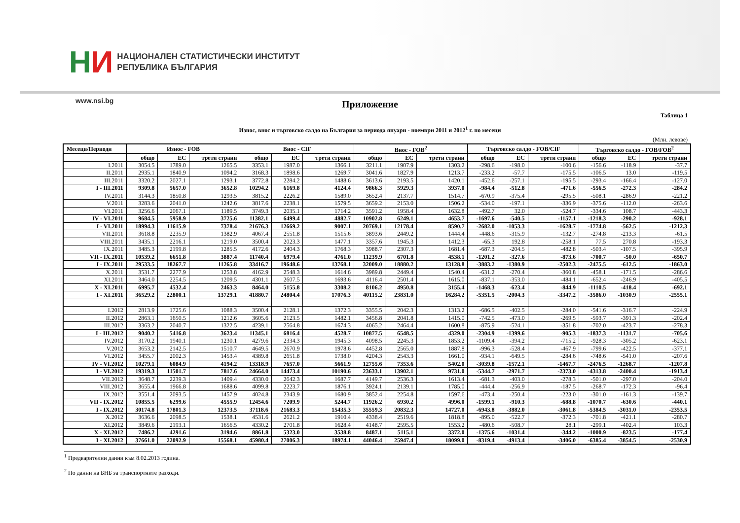НИ
НАЦИОНАЛЕН СТАТИСТИЧЕСКИ ИНСТИТУТ
РЕПУБЛИКА БЪЛГАРИЯ
www.nsi.bg
Приложение
Таблица 1
Износ, внос и търговско салдо на България за периода януари - ноември 2011 и 2012<sup>1</sup> г. по месеци
(Млн. левове)
| Месеци/Периоди | Износ - FOB | | | Внос - CIF | | | Внос - FOB<sup>2</sup> | | | Търговско салдо - FOB/CIF | | | Търговско салдо - FOB/FOB<sup>2</sup> | | |
| --- | --- | --- | --- | --- | --- | --- | --- | --- | --- | --- | --- | --- | --- | --- | --- |
| | общо | ЕС | трети страни | общо | ЕС | трети страни | общо | ЕС | трети страни | общо | ЕС | трети страни | общо | ЕС | трети страни |
| I.2011 | 3054.5 | 1789.0 | 1265.5 | 3353.1 | 1987.0 | 1366.1 | 3211.1 | 1907.9 | 1303.2 | -298.6 | -198.0 | -100.6 | -156.6 | -118.9 | -37.7 |
| II.2011 | 2935.1 | 1840.9 | 1094.2 | 3168.3 | 1898.6 | 1269.7 | 3041.6 | 1827.9 | 1213.7 | -233.2 | -57.7 | -175.5 | -106.5 | 13.0 | -119.5 |
| III.2011 | 3320.2 | 2027.1 | 1293.1 | 3772.8 | 2284.2 | 1488.6 | 3613.6 | 2193.5 | 1420.1 | -452.6 | -257.1 | -195.5 | -293.4 | -166.4 | -127.0 |
| I - III.2011 | 9309.8 | 5657.0 | 3652.8 | 10294.2 | 6169.8 | 4124.4 | 9866.3 | 5929.3 | 3937.0 | -984.4 | -512.8 | -471.6 | -556.5 | -272.3 | -284.2 |
| IV.2011 | 3144.3 | 1850.8 | 1293.5 | 3815.2 | 2226.2 | 1589.0 | 3652.4 | 2137.7 | 1514.7 | -670.9 | -375.4 | -295.5 | -508.1 | -286.9 | -221.2 |
| V.2011 | 3283.6 | 2041.0 | 1242.6 | 3817.6 | 2238.1 | 1579.5 | 3659.2 | 2153.0 | 1506.2 | -534.0 | -197.1 | -336.9 | -375.6 | -112.0 | -263.6 |
| VI.2011 | 3256.6 | 2067.1 | 1189.5 | 3749.3 | 2035.1 | 1714.2 | 3591.2 | 1958.4 | 1632.8 | -492.7 | 32.0 | -524.7 | -334.6 | 108.7 | -443.3 |
| IV - VI.2011 | 9684.5 | 5958.9 | 3725.6 | 11382.1 | 6499.4 | 4882.7 | 10902.8 | 6249.1 | 4653.7 | -1697.6 | -540.5 | -1157.1 | -1218.3 | -290.2 | -928.1 |
| I - VI.2011 | 18994.3 | 11615.9 | 7378.4 | 21676.3 | 12669.2 | 9007.1 | 20769.1 | 12178.4 | 8590.7 | -2682.0 | -1053.3 | -1628.7 | -1774.8 | -562.5 | -1212.3 |
| VII.2011 | 3618.8 | 2235.9 | 1382.9 | 4067.4 | 2551.8 | 1515.6 | 3893.6 | 2449.2 | 1444.4 | -448.6 | -315.9 | -132.7 | -274.8 | -213.3 | -61.5 |
| VIII.2011 | 3435.1 | 2216.1 | 1219.0 | 3500.4 | 2023.3 | 1477.1 | 3357.6 | 1945.3 | 1412.3 | -65.3 | 192.8 | -258.1 | 77.5 | 270.8 | -193.3 |
| IX.2011 | 3485.3 | 2199.8 | 1285.5 | 4172.6 | 2404.3 | 1768.3 | 3988.7 | 2307.3 | 1681.4 | -687.3 | -204.5 | -482.8 | -503.4 | -107.5 | -395.9 |
| VII - IX.2011 | 10539.2 | 6651.8 | 3887.4 | 11740.4 | 6979.4 | 4761.0 | 11239.9 | 6701.8 | 4538.1 | -1201.2 | -327.6 | -873.6 | -700.7 | -50.0 | -650.7 |
| I - IX.2011 | 29533.5 | 18267.7 | 11265.8 | 33416.7 | 19648.6 | 13768.1 | 32009.0 | 18880.2 | 13128.8 | -3883.2 | -1380.9 | -2502.3 | -2475.5 | -612.5 | -1863.0 |
| X.2011 | 3531.7 | 2277.9 | 1253.8 | 4162.9 | 2548.3 | 1614.6 | 3989.8 | 2449.4 | 1540.4 | -631.2 | -270.4 | -360.8 | -458.1 | -171.5 | -286.6 |
| XI.2011 | 3464.0 | 2254.5 | 1209.5 | 4301.1 | 2607.5 | 1693.6 | 4116.4 | 2501.4 | 1615.0 | -837.1 | -353.0 | -484.1 | -652.4 | -246.9 | -405.5 |
| X - XI.2011 | 6995.7 | 4532.4 | 2463.3 | 8464.0 | 5155.8 | 3308.2 | 8106.2 | 4950.8 | 3155.4 | -1468.3 | -623.4 | -844.9 | -1110.5 | -418.4 | -692.1 |
| I - XI.2011 | 36529.2 | 22800.1 | 13729.1 | 41880.7 | 24804.4 | 17076.3 | 40115.2 | 23831.0 | 16284.2 | -5351.5 | -2004.3 | -3347.2 | -3586.0 | -1030.9 | -2555.1 |
| I.2012 | 2813.9 | 1725.6 | 1088.3 | 3500.4 | 2128.1 | 1372.3 | 3355.5 | 2042.3 | 1313.2 | -686.5 | -402.5 | -284.0 | -541.6 | -316.7 | -224.9 |
| II.2012 | 2863.1 | 1650.5 | 1212.6 | 3605.6 | 2123.5 | 1482.1 | 3456.8 | 2041.8 | 1415.0 | -742.5 | -473.0 | -269.5 | -593.7 | -391.3 | -202.4 |
| III.2012 | 3363.2 | 2040.7 | 1322.5 | 4239.1 | 2564.8 | 1674.3 | 4065.2 | 2464.4 | 1600.8 | -875.9 | -524.1 | -351.8 | -702.0 | -423.7 | -278.3 |
| I - III.2012 | 9040.2 | 5416.8 | 3623.4 | 11345.1 | 6816.4 | 4528.7 | 10877.5 | 6548.5 | 4329.0 | -2304.9 | -1399.6 | -905.3 | -1837.3 | -1131.7 | -705.6 |
| IV.2012 | 3170.2 | 1940.1 | 1230.1 | 4279.6 | 2334.3 | 1945.3 | 4098.5 | 2245.3 | 1853.2 | -1109.4 | -394.2 | -715.2 | -928.3 | -305.2 | -623.1 |
| V.2012 | 3653.2 | 2142.5 | 1510.7 | 4649.5 | 2670.9 | 1978.6 | 4452.8 | 2565.0 | 1887.8 | -996.3 | -528.4 | -467.9 | -799.6 | -422.5 | -377.1 |
| VI.2012 | 3455.7 | 2002.3 | 1453.4 | 4389.8 | 2651.8 | 1738.0 | 4204.3 | 2543.3 | 1661.0 | -934.1 | -649.5 | -284.6 | -748.6 | -541.0 | -207.6 |
| IV - VI.2012 | 10279.1 | 6084.9 | 4194.2 | 13318.9 | 7657.0 | 5661.9 | 12755.6 | 7353.6 | 5402.0 | -3039.8 | -1572.1 | -1467.7 | -2476.5 | -1268.7 | -1207.8 |
| I - VI.2012 | 19319.3 | 11501.7 | 7817.6 | 24664.0 | 14473.4 | 10190.6 | 23633.1 | 13902.1 | 9731.0 | -5344.7 | -2971.7 | -2373.0 | -4313.8 | -2400.4 | -1913.4 |
| VII.2012 | 3648.7 | 2239.3 | 1409.4 | 4330.0 | 2642.3 | 1687.7 | 4149.7 | 2536.3 | 1613.4 | -681.3 | -403.0 | -278.3 | -501.0 | -297.0 | -204.0 |
| VIII.2012 | 3655.4 | 1966.8 | 1688.6 | 4099.8 | 2223.7 | 1876.1 | 3924.1 | 2139.1 | 1785.0 | -444.4 | -256.9 | -187.5 | -268.7 | -172.3 | -96.4 |
| IX.2012 | 3551.4 | 2093.5 | 1457.9 | 4024.8 | 2343.9 | 1680.9 | 3852.4 | 2254.8 | 1597.6 | -473.4 | -250.4 | -223.0 | -301.0 | -161.3 | -139.7 |
| VII - IX.2012 | 10855.5 | 6299.6 | 4555.9 | 12454.6 | 7209.9 | 5244.7 | 11926.2 | 6930.2 | 4996.0 | -1599.1 | -910.3 | -688.8 | -1070.7 | -630.6 | -440.1 |
| I - IX.2012 | 30174.8 | 17801.3 | 12373.5 | 37118.6 | 21683.3 | 15435.3 | 35559.3 | 20832.3 | 14727.0 | -6943.8 | -3882.0 | -3061.8 | -5384.5 | -3031.0 | -2353.5 |
| X.2012 | 3636.6 | 2098.5 | 1538.1 | 4531.6 | 2621.2 | 1910.4 | 4338.4 | 2519.6 | 1818.8 | -895.0 | -522.7 | -372.3 | -701.8 | -421.1 | -280.7 |
| XI.2012 | 3849.6 | 2193.1 | 1656.5 | 4330.2 | 2701.8 | 1628.4 | 4148.7 | 2595.5 | 1553.2 | -480.6 | -508.7 | 28.1 | -299.1 | -402.4 | 103.3 |
| X - XI.2012 | 7486.2 | 4291.6 | 3194.6 | 8861.8 | 5323.0 | 3538.8 | 8487.1 | 5115.1 | 3372.0 | -1375.6 | -1031.4 | -344.2 | -1000.9 | -823.5 | -177.4 |
| I - XI.2012 | 37661.0 | 22092.9 | 15568.1 | 45980.4 | 27006.3 | 18974.1 | 44046.4 | 25947.4 | 18099.0 | -8319.4 | -4913.4 | -3406.0 | -6385.4 | -3854.5 | -2530.9 |
<sup>1</sup> Предварителни данни към 8.02.2013 година.
<sup>2</sup> По данни на БНБ за транспортните разходи.